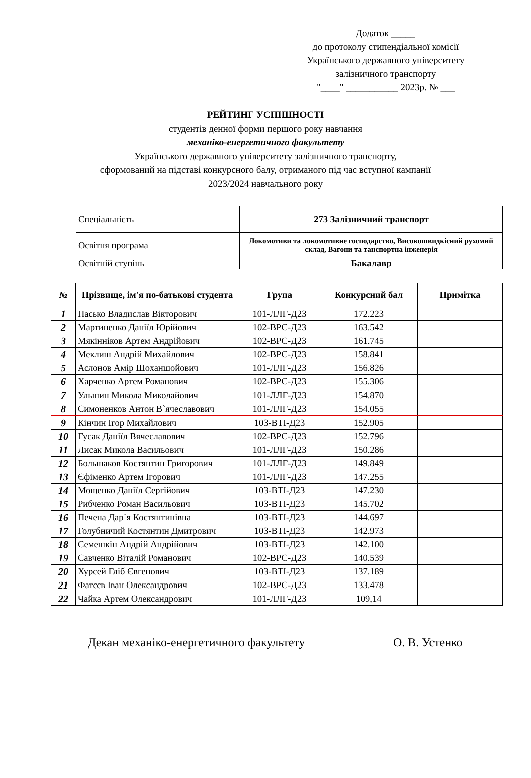Додаток _____
до протоколу стипендіальної комісії
Українського державного університету
залізничного транспорту
"____" ___________ 2023р. № ___
РЕЙТИНГ УСПІШНОСТІ
студентів денної форми першого року навчання
механіко-енергетичного факультету
Українського державного університету залізничного транспорту,
сформований на підставі конкурсного балу, отриманого під час вступної кампанії
2023/2024 навчального року
| Спеціальність | 273 Залізничний транспорт |
| Освітня програма | Локомотиви та локомотивне господарство, Високошвидкісний рухомий склад, Вагони та танспортна інженерія |
| Освітній ступінь | Бакалавр |
| № | Прізвище, ім'я по-батькові студента | Група | Конкурсний бал | Примітка |
| --- | --- | --- | --- | --- |
| 1 | Пасько Владислав Вікторович | 101-ЛЛГ-Д23 | 172.223 | |
| 2 | Мартиненко Даніїл Юрійович | 102-ВРС-Д23 | 163.542 | |
| 3 | Мякінніков Артем Андрійович | 102-ВРС-Д23 | 161.745 | |
| 4 | Меклиш Андрій Михайлович | 102-ВРС-Д23 | 158.841 | |
| 5 | Аслонов Амір Шоханшойович | 101-ЛЛГ-Д23 | 156.826 | |
| 6 | Харченко Артем Романович | 102-ВРС-Д23 | 155.306 | |
| 7 | Ульшин Микола Миколайович | 101-ЛЛГ-Д23 | 154.870 | |
| 8 | Симоненков Антон В`ячеславович | 101-ЛЛГ-Д23 | 154.055 | |
| 9 | Кінчин Ігор Михайлович | 103-ВТІ-Д23 | 152.905 | |
| 10 | Гусак Даніїл Вячеславович | 102-ВРС-Д23 | 152.796 | |
| 11 | Лисак Микола Васильович | 101-ЛЛГ-Д23 | 150.286 | |
| 12 | Большаков Костянтин Григорович | 101-ЛЛГ-Д23 | 149.849 | |
| 13 | Єфіменко Артем Ігорович | 101-ЛЛГ-Д23 | 147.255 | |
| 14 | Мощенко Даніїл Сергійович | 103-ВТІ-Д23 | 147.230 | |
| 15 | Рибченко Роман Васильович | 103-ВТІ-Д23 | 145.702 | |
| 16 | Печена Дар`я Костянтинівна | 103-ВТІ-Д23 | 144.697 | |
| 17 | Голубничий Костянтин Дмитрович | 103-ВТІ-Д23 | 142.973 | |
| 18 | Семешкін Андрій Андрійович | 103-ВТІ-Д23 | 142.100 | |
| 19 | Савченко Віталій Романович | 102-ВРС-Д23 | 140.539 | |
| 20 | Хурсей Гліб Євгенович | 103-ВТІ-Д23 | 137.189 | |
| 21 | Фатєєв Іван Олександрович | 102-ВРС-Д23 | 133.478 | |
| 22 | Чайка Артем Олександрович | 101-ЛЛГ-Д23 | 109,14 | |
Декан механіко-енергетичного факультету О. В. Устенко